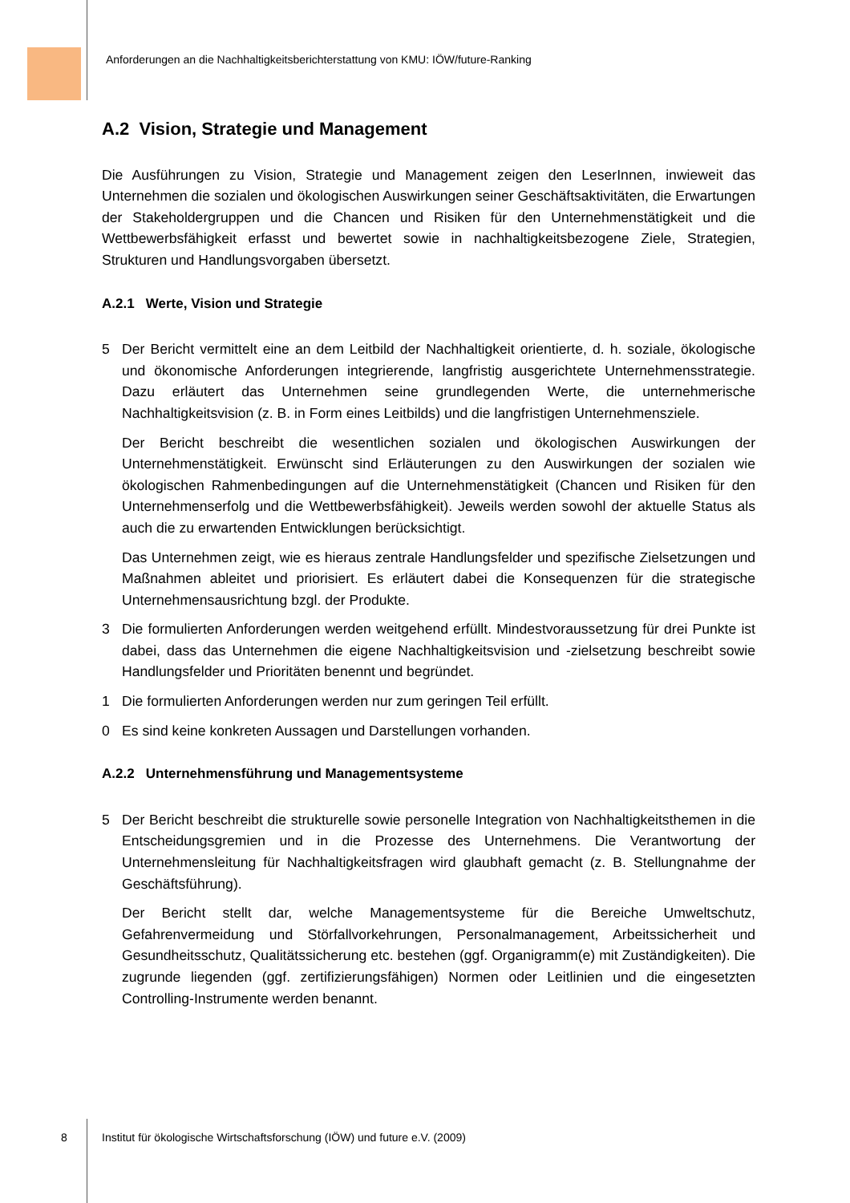Anforderungen an die Nachhaltigkeitsberichterstattung von KMU: IÖW/future-Ranking
A.2 Vision, Strategie und Management
Die Ausführungen zu Vision, Strategie und Management zeigen den LeserInnen, inwieweit das Unternehmen die sozialen und ökologischen Auswirkungen seiner Geschäftsaktivitäten, die Erwartungen der Stakeholdergruppen und die Chancen und Risiken für den Unternehmenstätigkeit und die Wettbewerbsfähigkeit erfasst und bewertet sowie in nachhaltigkeitsbezogene Ziele, Strategien, Strukturen und Handlungsvorgaben übersetzt.
A.2.1 Werte, Vision und Strategie
5 Der Bericht vermittelt eine an dem Leitbild der Nachhaltigkeit orientierte, d. h. soziale, ökologische und ökonomische Anforderungen integrierende, langfristig ausgerichtete Unternehmensstrategie. Dazu erläutert das Unternehmen seine grundlegenden Werte, die unternehmerische Nachhaltigkeitsvision (z. B. in Form eines Leitbilds) und die langfristigen Unternehmensziele.
Der Bericht beschreibt die wesentlichen sozialen und ökologischen Auswirkungen der Unternehmenstätigkeit. Erwünscht sind Erläuterungen zu den Auswirkungen der sozialen wie ökologischen Rahmenbedingungen auf die Unternehmenstätigkeit (Chancen und Risiken für den Unternehmenserfolg und die Wettbewerbsfähigkeit). Jeweils werden sowohl der aktuelle Status als auch die zu erwartenden Entwicklungen berücksichtigt.
Das Unternehmen zeigt, wie es hieraus zentrale Handlungsfelder und spezifische Zielsetzungen und Maßnahmen ableitet und priorisiert. Es erläutert dabei die Konsequenzen für die strategische Unternehmensausrichtung bzgl. der Produkte.
3 Die formulierten Anforderungen werden weitgehend erfüllt. Mindestvoraussetzung für drei Punkte ist dabei, dass das Unternehmen die eigene Nachhaltigkeitsvision und -zielsetzung beschreibt sowie Handlungsfelder und Prioritäten benennt und begründet.
1 Die formulierten Anforderungen werden nur zum geringen Teil erfüllt.
0 Es sind keine konkreten Aussagen und Darstellungen vorhanden.
A.2.2 Unternehmensführung und Managementsysteme
5 Der Bericht beschreibt die strukturelle sowie personelle Integration von Nachhaltigkeitsthemen in die Entscheidungsgremien und in die Prozesse des Unternehmens. Die Verantwortung der Unternehmensleitung für Nachhaltigkeitsfragen wird glaubhaft gemacht (z. B. Stellungnahme der Geschäftsführung).
Der Bericht stellt dar, welche Managementsysteme für die Bereiche Umweltschutz, Gefahrenvermeidung und Störfallvorkehrungen, Personalmanagement, Arbeitssicherheit und Gesundheitsschutz, Qualitätssicherung etc. bestehen (ggf. Organigramm(e) mit Zuständigkeiten). Die zugrunde liegenden (ggf. zertifizierungsfähigen) Normen oder Leitlinien und die eingesetzten Controlling-Instrumente werden benannt.
8
Institut für ökologische Wirtschaftsforschung (IÖW) und future e.V. (2009)